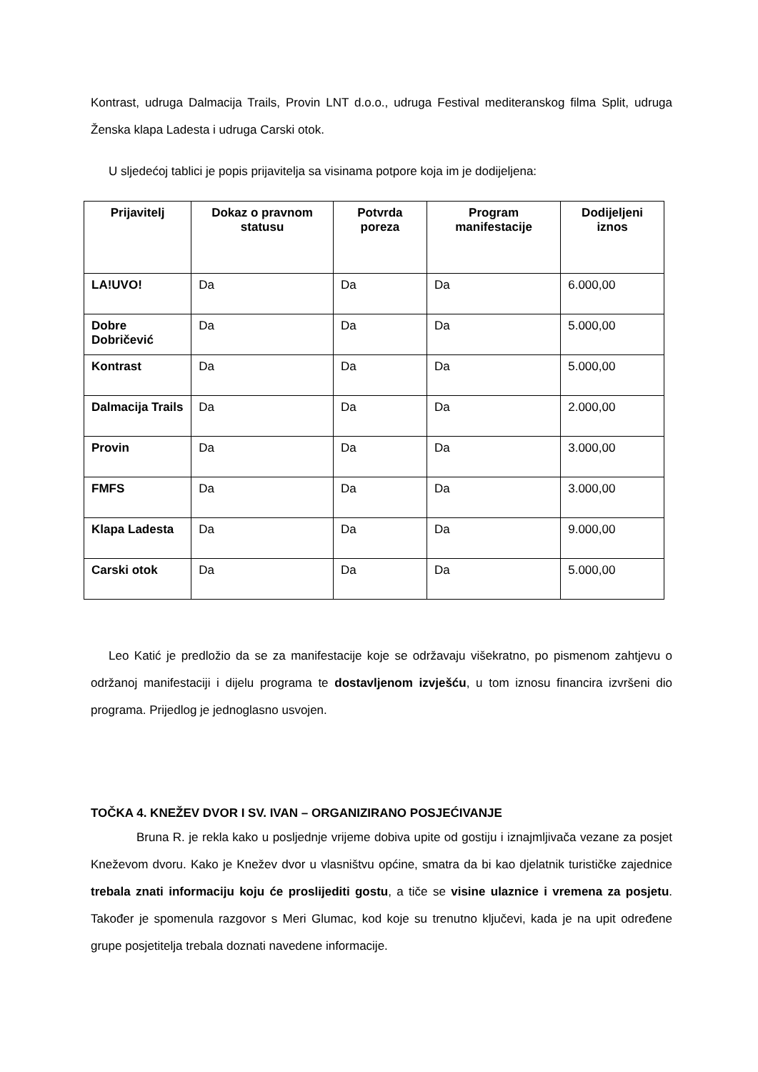Kontrast, udruga Dalmacija Trails, Provin LNT d.o.o., udruga Festival mediteranskog filma Split, udruga Ženska klapa Ladesta i udruga Carski otok.
U sljedećoj tablici je popis prijavitelja sa visinama potpore koja im je dodijeljena:
| Prijavitelj | Dokaz o pravnom statusu | Potvrda poreza | Program manifestacije | Dodijeljeni iznos |
| --- | --- | --- | --- | --- |
| LA!UVO! | Da | Da | Da | 6.000,00 |
| Dobre Dobričević | Da | Da | Da | 5.000,00 |
| Kontrast | Da | Da | Da | 5.000,00 |
| Dalmacija Trails | Da | Da | Da | 2.000,00 |
| Provin | Da | Da | Da | 3.000,00 |
| FMFS | Da | Da | Da | 3.000,00 |
| Klapa Ladesta | Da | Da | Da | 9.000,00 |
| Carski otok | Da | Da | Da | 5.000,00 |
Leo Katić je predložio da se za manifestacije koje se održavaju višekratno, po pismenom zahtjevu o održanoj manifestaciji i dijelu programa te dostavljenom izvješću, u tom iznosu financira izvršeni dio programa. Prijedlog je jednoglasno usvojen.
TOČKA 4. KNEŽEV DVOR I SV. IVAN – ORGANIZIRANO POSJEĆIVANJE
Bruna R. je rekla kako u posljednje vrijeme dobiva upite od gostiju i iznajmljivača vezane za posjet Kneževom dvoru. Kako je Knežev dvor u vlasništvu općine, smatra da bi kao djelatnik turističke zajednice trebala znati informaciju koju će proslijediti gostu, a tiče se visine ulaznice i vremena za posjetu. Također je spomenula razgovor s Meri Glumac, kod koje su trenutno ključevi, kada je na upit određene grupe posjetitelja trebala doznati navedene informacije.